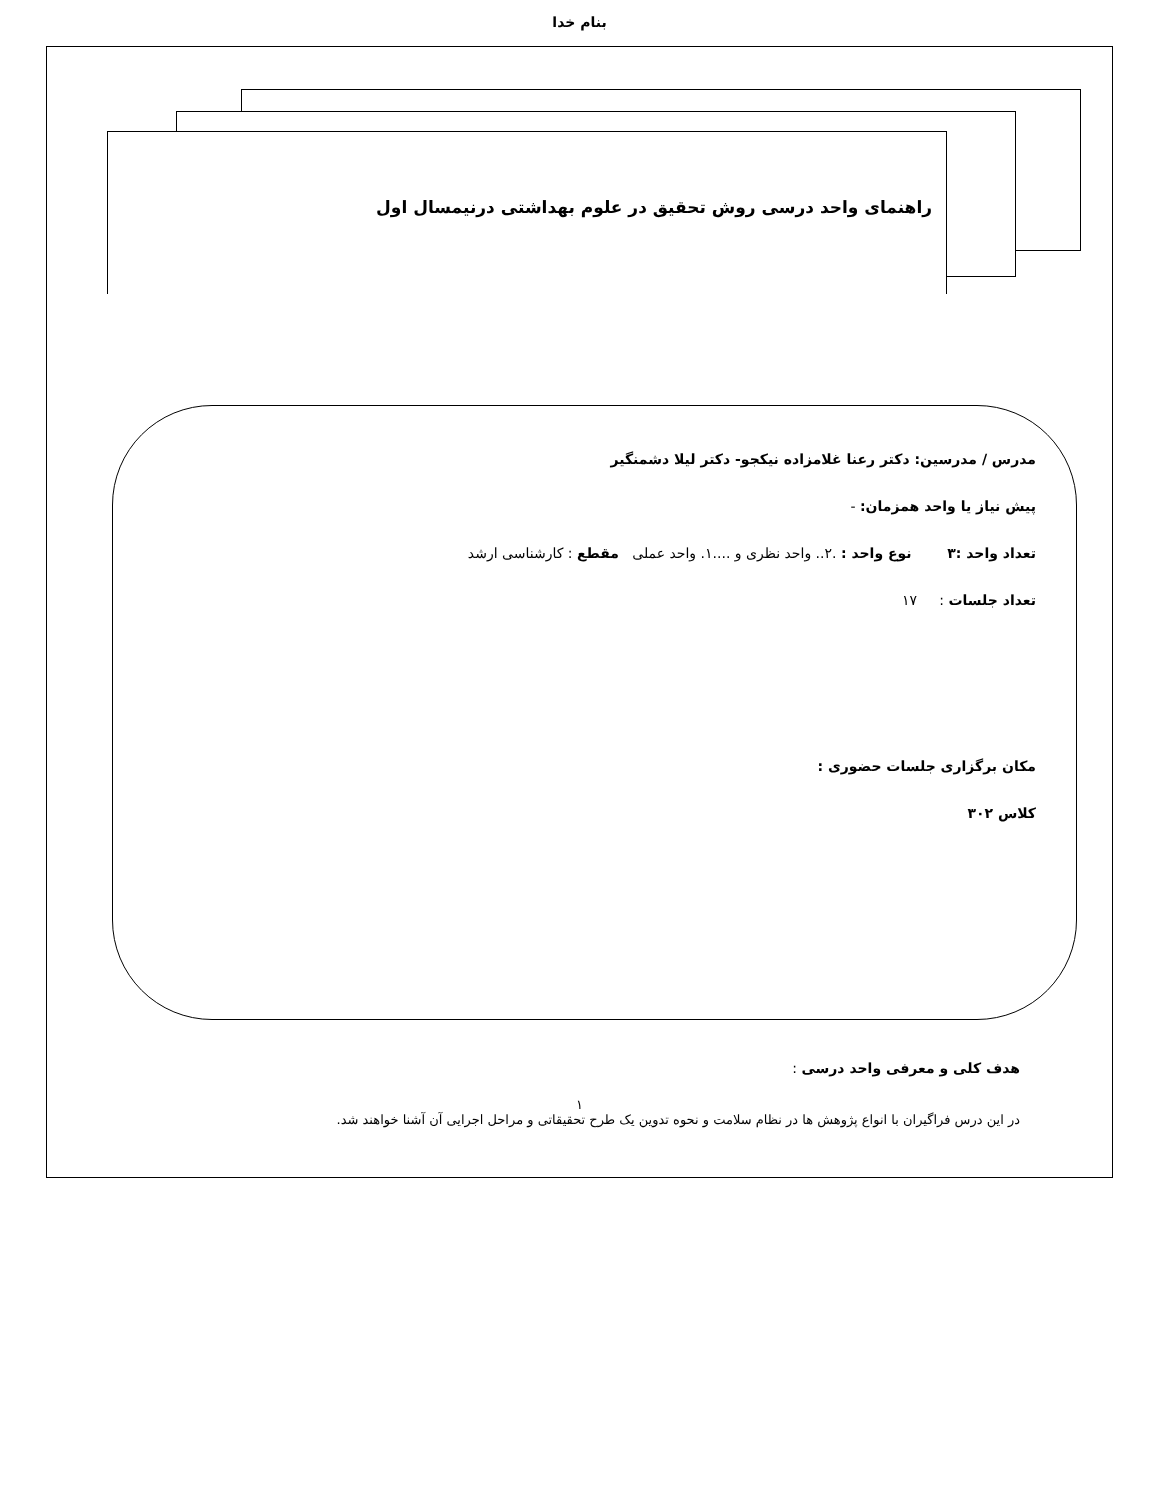بنام خدا
راهنمای واحد درسی روش تحقیق در علوم بهداشتی درنیمسال اول
مدرس / مدرسین: دکتر رعنا غلامزاده نیکجو- دکتر لیلا دشمنگیر
پیش نیاز یا واحد همزمان: -
تعداد واحد :۳ نوع واحد : .۲.. واحد نظری و ....۱. واحد عملی مقطع : کارشناسی ارشد
تعداد جلسات : ۱۷
مکان برگزاری جلسات حضوری :
کلاس ۳۰۲
هدف کلی و معرفی واحد درسی :
در این درس فراگیران با انواع پژوهش ها در نظام سلامت و نحوه تدوین یک طرح تحقیقاتی و مراحل اجرایی آن آشنا خواهند شد.
۱